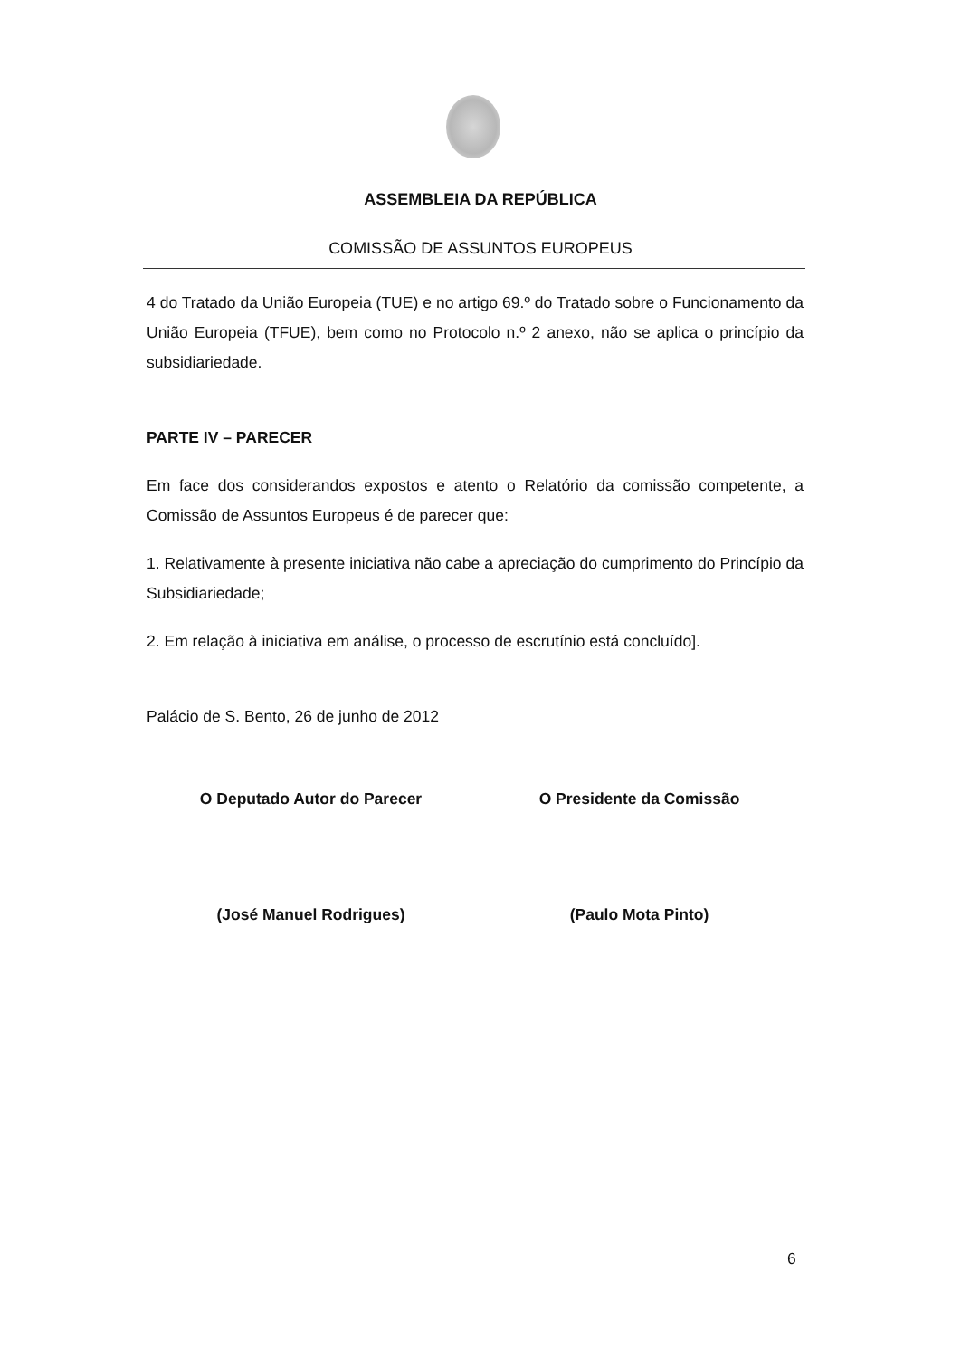ASSEMBLEIA DA REPÚBLICA
COMISSÃO DE ASSUNTOS EUROPEUS
4 do Tratado da União Europeia (TUE) e no artigo 69.º do Tratado sobre o Funcionamento da União Europeia (TFUE), bem como no Protocolo n.º 2 anexo, não se aplica o princípio da subsidiariedade.
PARTE IV – PARECER
Em face dos considerandos expostos e atento o Relatório da comissão competente, a Comissão de Assuntos Europeus é de parecer que:
1. Relativamente à presente iniciativa não cabe a apreciação do cumprimento do Princípio da Subsidiariedade;
2. Em relação à iniciativa em análise, o processo de escrutínio está concluído].
Palácio de S. Bento, 26 de junho de 2012
O Deputado Autor do Parecer O Presidente da Comissão
(José Manuel Rodrigues) (Paulo Mota Pinto)
6